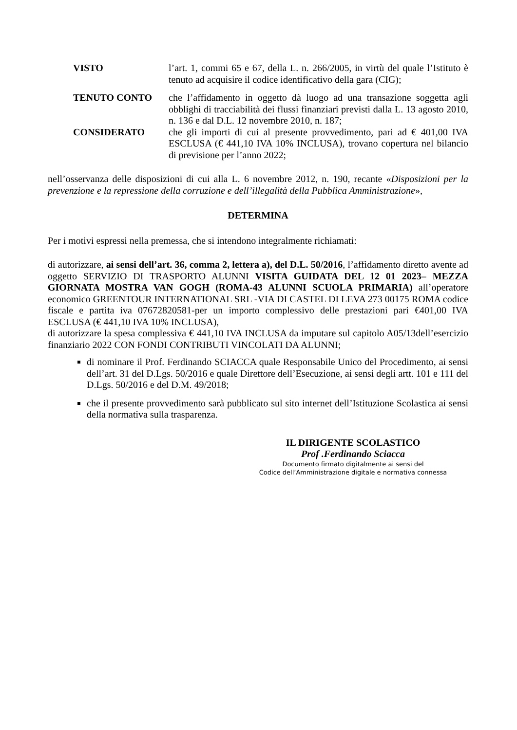VISTO l’art. 1, commi 65 e 67, della L. n. 266/2005, in virtù del quale l’Istituto è tenuto ad acquisire il codice identificativo della gara (CIG);
TENUTO CONTO che l’affidamento in oggetto dà luogo ad una transazione soggetta agli obblighi di tracciabilità dei flussi finanziari previsti dalla L. 13 agosto 2010, n. 136 e dal D.L. 12 novembre 2010, n. 187;
CONSIDERATO che gli importi di cui al presente provvedimento, pari ad € 401,00 IVA ESCLUSA (€ 441,10 IVA 10% INCLUSA), trovano copertura nel bilancio di previsione per l’anno 2022;
nell’osservanza delle disposizioni di cui alla L. 6 novembre 2012, n. 190, recante «Disposizioni per la prevenzione e la repressione della corruzione e dell’illegalità della Pubblica Amministrazione»,
DETERMINA
Per i motivi espressi nella premessa, che si intendono integralmente richiamati:
di autorizzare, ai sensi dell’art. 36, comma 2, lettera a), del D.L. 50/2016, l’affidamento diretto avente ad oggetto SERVIZIO DI TRASPORTO ALUNNI VISITA GUIDATA DEL 12 01 2023– MEZZA GIORNATA MOSTRA VAN GOGH (ROMA-43 ALUNNI SCUOLA PRIMARIA) all’operatore economico GREENTOUR INTERNATIONAL SRL -VIA DI CASTEL DI LEVA 273 00175 ROMA codice fiscale e partita iva 07672820581-per un importo complessivo delle prestazioni pari €401,00 IVA ESCLUSA (€ 441,10 IVA 10% INCLUSA),
di autorizzare la spesa complessiva € 441,10 IVA INCLUSA da imputare sul capitolo A05/13dell’esercizio finanziario 2022 CON FONDI CONTRIBUTI VINCOLATI DA ALUNNI;
di nominare il Prof. Ferdinando SCIACCA quale Responsabile Unico del Procedimento, ai sensi dell’art. 31 del D.Lgs. 50/2016 e quale Direttore dell’Esecuzione, ai sensi degli artt. 101 e 111 del D.Lgs. 50/2016 e del D.M. 49/2018;
che il presente provvedimento sarà pubblicato sul sito internet dell’Istituzione Scolastica ai sensi della normativa sulla trasparenza.
IL DIRIGENTE SCOLASTICO
Prof .Ferdinando Sciacca
Documento firmato digitalmente ai sensi del
Codice dell’Amministrazione digitale e normativa connessa